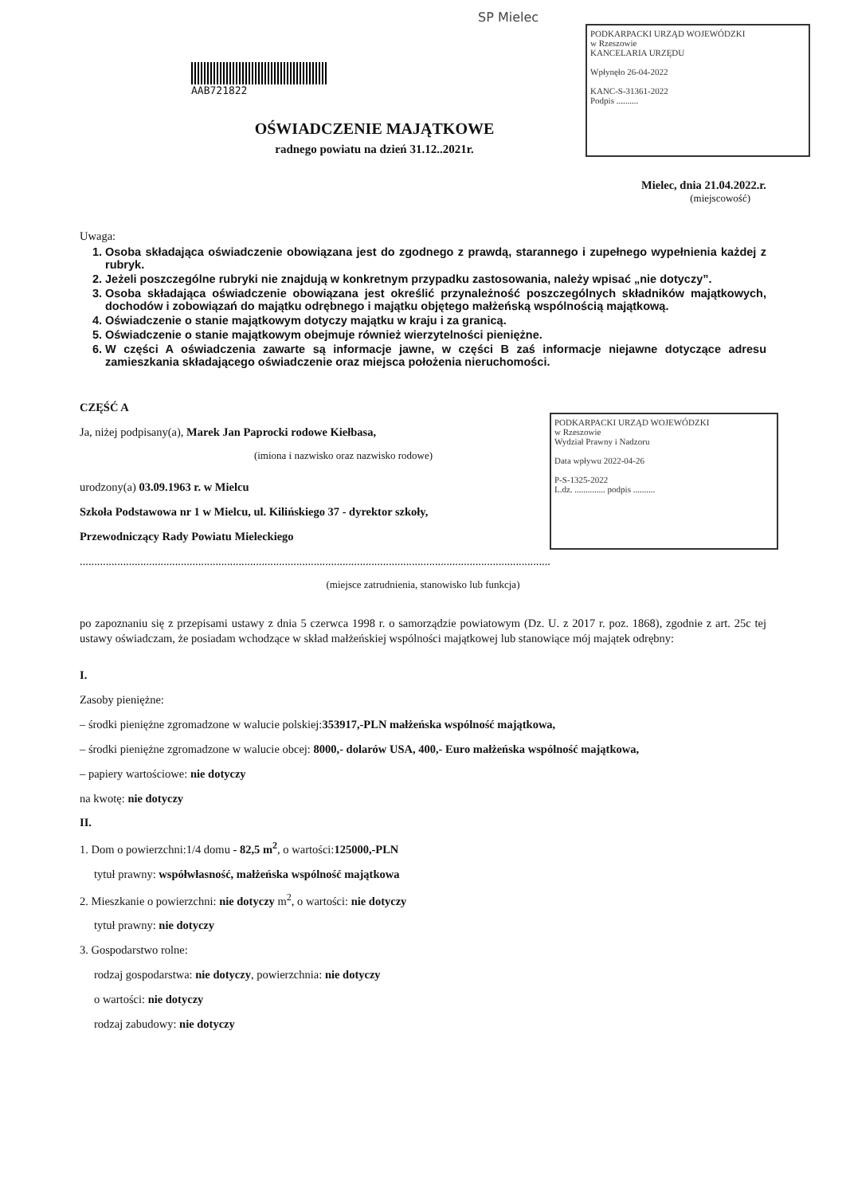SP Mielec
AAB721822
PODKARPACKI URZĄD WOJEWÓDZKI
w Rzeszowie
KANCELARIA URZĘDU
Wpłynęło 26-04-2022
KANC-S-31361-2022
Podpis ..........
PODKARPACKI URZĄD WOJEWÓDZKI
w Rzeszowie
Wydział Prawny i Nadzoru
Data wpływu 2022-04-26
P-S-1325-2022
L.dz. .............. podpis ..........
OŚWIADCZENIE MAJĄTKOWE
radnego powiatu na dzień 31.12..2021r.
Mielec, dnia 21.04.2022.r.
(miejscowość)
Uwaga:
1. Osoba składająca oświadczenie obowiązana jest do zgodnego z prawdą, starannego i zupełnego wypełnienia każdej z rubryk.
2. Jeżeli poszczególne rubryki nie znajdują w konkretnym przypadku zastosowania, należy wpisać „nie dotyczy”.
3. Osoba składająca oświadczenie obowiązana jest określić przynależność poszczególnych składników majątkowych, dochodów i zobowiązań do majątku odrębnego i majątku objętego małżeńską wspólnością majątkową.
4. Oświadczenie o stanie majątkowym dotyczy majątku w kraju i za granicą.
5. Oświadczenie o stanie majątkowym obejmuje również wierzytelności pieniężne.
6. W części A oświadczenia zawarte są informacje jawne, w części B zaś informacje niejawne dotyczące adresu zamieszkania składającego oświadczenie oraz miejsca położenia nieruchomości.
CZĘŚĆ A
Ja, niżej podpisany(a), Marek Jan Paprocki rodowe Kiełbasa,
(imiona i nazwisko oraz nazwisko rodowe)
urodzony(a) 03.09.1963 r. w Mielcu
Szkoła Podstawowa nr 1 w Mielcu, ul. Kilińskiego 37 - dyrektor szkoły,
Przewodniczący Rady Powiatu Mieleckiego
...................................................................................................................................................................
(miejsce zatrudnienia, stanowisko lub funkcja)
po zapoznaniu się z przepisami ustawy z dnia 5 czerwca 1998 r. o samorządzie powiatowym (Dz. U. z 2017 r. poz. 1868), zgodnie z art. 25c tej ustawy oświadczam, że posiadam wchodzące w skład małżeńskiej wspólności majątkowej lub stanowiące mój majątek odrębny:
I.
Zasoby pieniężne:
– środki pieniężne zgromadzone w walucie polskiej:353917,-PLN małżeńska wspólność majątkowa,
– środki pieniężne zgromadzone w walucie obcej: 8000,- dolarów USA, 400,- Euro małżeńska wspólność majątkowa,
– papiery wartościowe: nie dotyczy
na kwotę: nie dotyczy
II.
1. Dom o powierzchni:1/4 domu - 82,5 m<sup>2</sup>, o wartości:125000,-PLN
tytuł prawny: współwłasność, małżeńska wspólność majątkowa
2. Mieszkanie o powierzchni: nie dotyczy m<sup>2</sup>, o wartości: nie dotyczy
tytuł prawny: nie dotyczy
3. Gospodarstwo rolne:
rodzaj gospodarstwa: nie dotyczy, powierzchnia: nie dotyczy
o wartości: nie dotyczy
rodzaj zabudowy: nie dotyczy